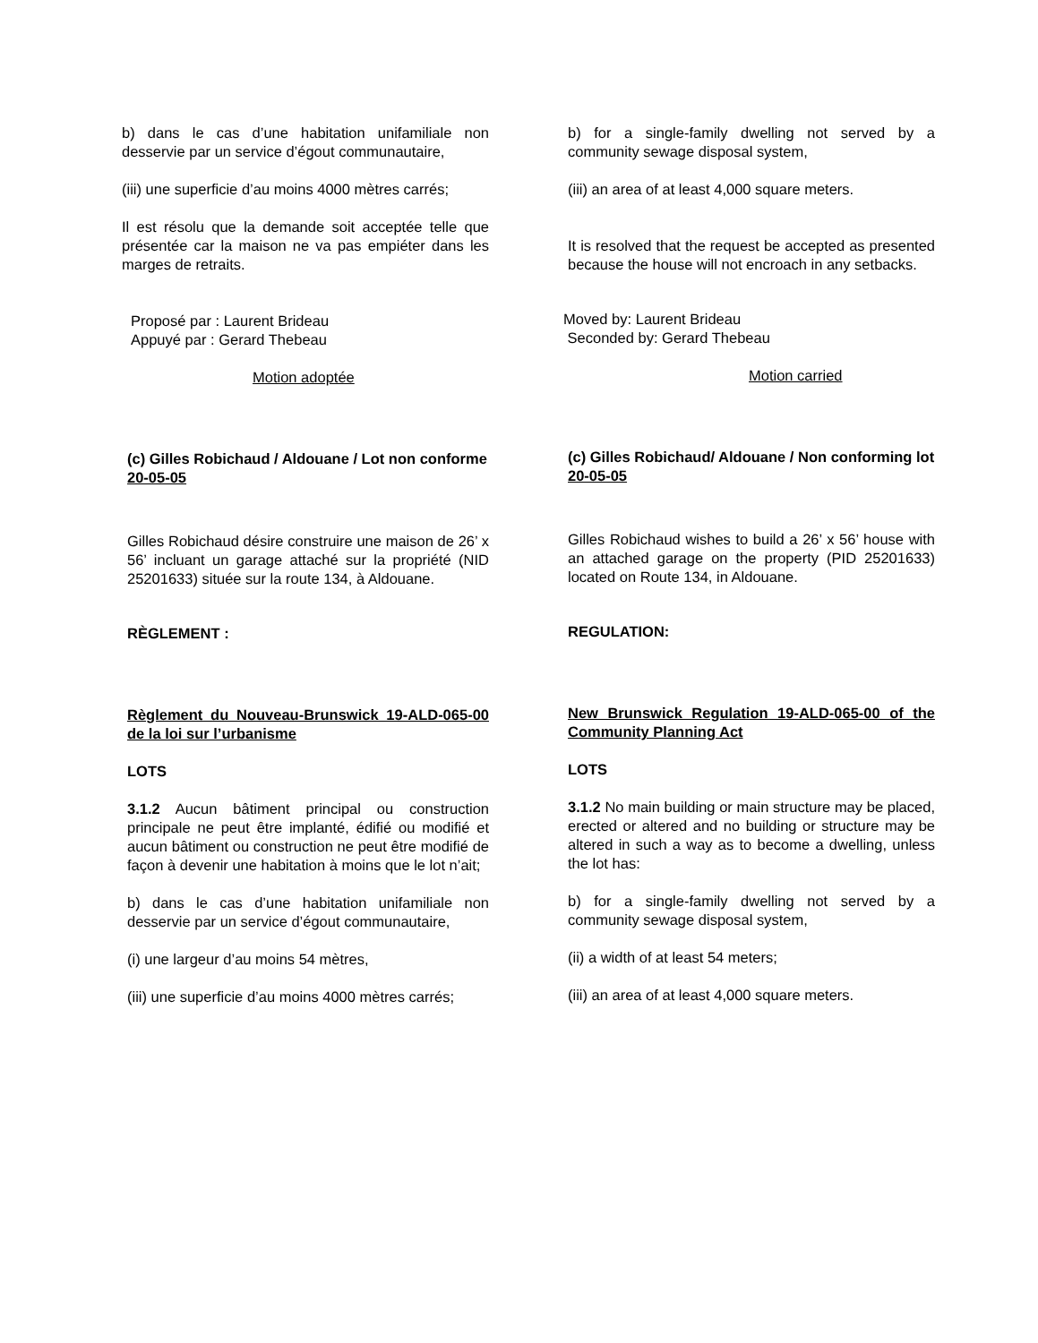b) dans le cas d’une habitation unifamiliale non desservie par un service d’égout communautaire,
(iii) une superficie d’au moins 4000 mètres carrés;
Il est résolu que la demande soit acceptée telle que présentée car la maison ne va pas empiéter dans les marges de retraits.
Proposé par : Laurent Brideau
Appuyé par : Gerard Thebeau
Motion adoptée
(c) Gilles Robichaud / Aldouane / Lot non conforme
20-05-05
Gilles Robichaud désire construire une maison de 26’ x 56’ incluant un garage attaché sur la propriété (NID 25201633) située sur la route 134, à Aldouane.
RÈGLEMENT :
Règlement du Nouveau-Brunswick 19-ALD-065-00 de la loi sur l’urbanisme
LOTS
3.1.2 Aucun bâtiment principal ou construction principale ne peut être implanté, édifié ou modifié et aucun bâtiment ou construction ne peut être modifié de façon à devenir une habitation à moins que le lot n’ait;
b) dans le cas d’une habitation unifamiliale non desservie par un service d’égout communautaire,
(i) une largeur d’au moins 54 mètres,
(iii) une superficie d’au moins 4000 mètres carrés;
b) for a single-family dwelling not served by a community sewage disposal system,
(iii) an area of at least 4,000 square meters.
It is resolved that the request be accepted as presented because the house will not encroach in any setbacks.
Moved by: Laurent Brideau
Seconded by: Gerard Thebeau
Motion carried
(c) Gilles Robichaud/ Aldouane / Non conforming lot
20-05-05
Gilles Robichaud wishes to build a 26’ x 56’ house with an attached garage on the property (PID 25201633) located on Route 134, in Aldouane.
REGULATION:
New Brunswick Regulation 19-ALD-065-00 of the Community Planning Act
LOTS
3.1.2 No main building or main structure may be placed, erected or altered and no building or structure may be altered in such a way as to become a dwelling, unless the lot has:
b) for a single-family dwelling not served by a community sewage disposal system,
(ii) a width of at least 54 meters;
(iii) an area of at least 4,000 square meters.